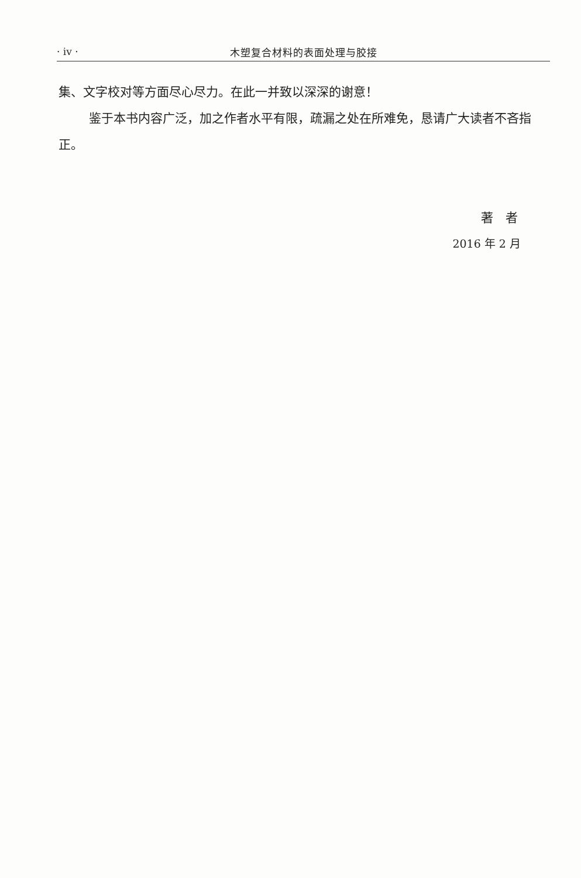· iv · 木塑复合材料的表面处理与胶接
集、文字校对等方面尽心尽力。在此一并致以深深的谢意！
鉴于本书内容广泛，加之作者水平有限，疏漏之处在所难免，恳请广大读者不吝指正。
著　者
2016 年 2 月